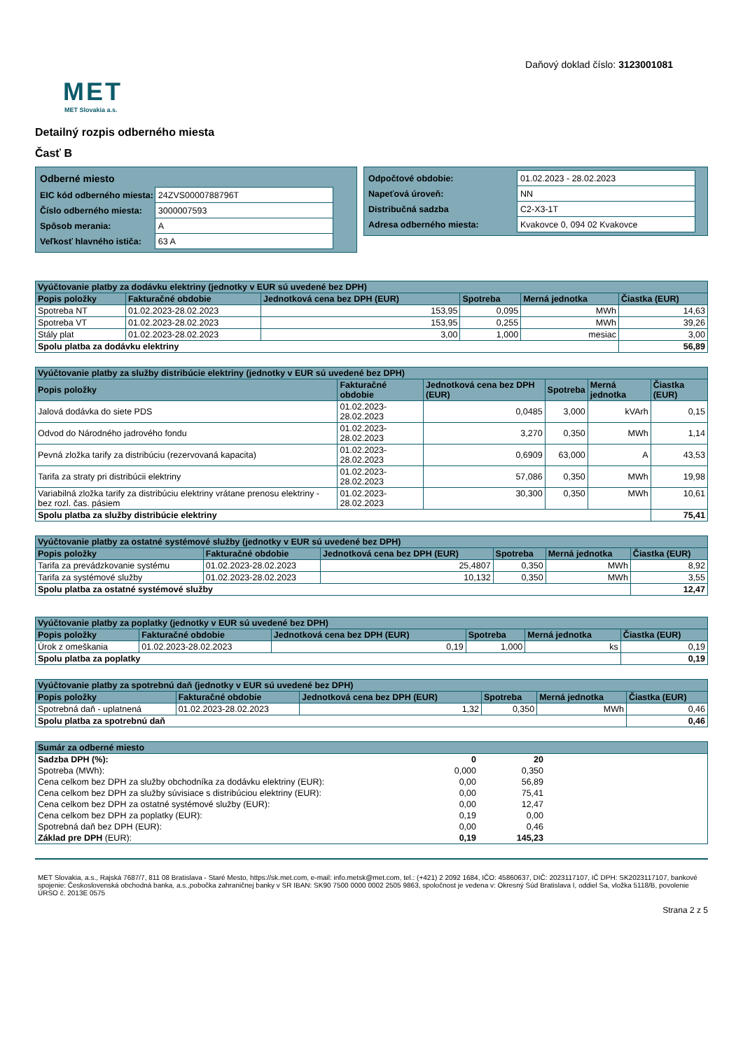MET
MET Slovakia a.s.
Daňový doklad číslo: 3123001081
Detailný rozpis odberného miesta
Časť B
| Odberné miesto | |
| EIC kód odberného miesta: | 24ZVS0000788796T |
| Číslo odberného miesta: | 3000007593 |
| Spôsob merania: | A |
| Veľkosť hlavného ističa: | 63 A |
| Odpočtové obdobie: | 01.02.2023 - 28.02.2023 |
| Napeťová úroveň: | NN |
| Distribučná sadzba | C2-X3-1T |
| Adresa odberného miesta: | Kvakovce 0, 094 02 Kvakovce |
| Vyúčtovanie platby za dodávku elektriny (jednotky v EUR sú uvedené bez DPH) | | | | | |
| --- | --- | --- | --- | --- | --- |
| Popis položky | Fakturačné obdobie | Jednotková cena bez DPH (EUR) | Spotreba | Merná jednotka | Čiastka (EUR) |
| Spotreba NT | 01.02.2023-28.02.2023 | 153,95 | 0,095 | MWh | 14,63 |
| Spotreba VT | 01.02.2023-28.02.2023 | 153,95 | 0,255 | MWh | 39,26 |
| Stály plat | 01.02.2023-28.02.2023 | 3,00 | 1,000 | mesiac | 3,00 |
| Spolu platba za dodávku elektriny | | | | | 56,89 |
| Vyúčtovanie platby za služby distribúcie elektriny (jednotky v EUR sú uvedené bez DPH) | | | | | |
| --- | --- | --- | --- | --- | --- |
| Popis položky | Fakturačné obdobie | Jednotková cena bez DPH (EUR) | Spotreba | Merná jednotka | Čiastka (EUR) |
| Jalová dodávka do siete PDS | 01.02.2023-28.02.2023 | 0,0485 | 3,000 | kVArh | 0,15 |
| Odvod do Národného jadrového fondu | 01.02.2023-28.02.2023 | 3,270 | 0,350 | MWh | 1,14 |
| Pevná zložka tarify za distribúciu (rezervovaná kapacita) | 01.02.2023-28.02.2023 | 0,6909 | 63,000 | A | 43,53 |
| Tarifa za straty pri distribúcii elektriny | 01.02.2023-28.02.2023 | 57,086 | 0,350 | MWh | 19,98 |
| Variabilná zložka tarify za distribúciu elektriny vrátane prenosu elektriny - bez rozl. čas. pásiem | 01.02.2023-28.02.2023 | 30,300 | 0,350 | MWh | 10,61 |
| Spolu platba za služby distribúcie elektriny | | | | | 75,41 |
| Vyúčtovanie platby za ostatné systémové služby (jednotky v EUR sú uvedené bez DPH) | | | | | |
| --- | --- | --- | --- | --- | --- |
| Popis položky | Fakturačné obdobie | Jednotková cena bez DPH (EUR) | Spotreba | Merná jednotka | Čiastka (EUR) |
| Tarifa za prevádzkovanie systému | 01.02.2023-28.02.2023 | 25,4807 | 0,350 | MWh | 8,92 |
| Tarifa za systémové služby | 01.02.2023-28.02.2023 | 10,132 | 0,350 | MWh | 3,55 |
| Spolu platba za ostatné systémové služby | | | | | 12,47 |
| Vyúčtovanie platby za poplatky (jednotky v EUR sú uvedené bez DPH) | | | | | |
| --- | --- | --- | --- | --- | --- |
| Popis položky | Fakturačné obdobie | Jednotková cena bez DPH (EUR) | Spotreba | Merná jednotka | Čiastka (EUR) |
| Úrok z omeškania | 01.02.2023-28.02.2023 | 0,19 | 1,000 | ks | 0,19 |
| Spolu platba za poplatky | | | | | 0,19 |
| Vyúčtovanie platby za spotrebnú daň (jednotky v EUR sú uvedené bez DPH) | | | | | |
| --- | --- | --- | --- | --- | --- |
| Popis položky | Fakturačné obdobie | Jednotková cena bez DPH (EUR) | Spotreba | Merná jednotka | Čiastka (EUR) |
| Spotrebná daň - uplatnená | 01.02.2023-28.02.2023 | 1,32 | 0,350 | MWh | 0,46 |
| Spolu platba za spotrebnú daň | | | | | 0,46 |
| Sumár za odberné miesto | | | |
| --- | --- | --- | --- |
| Sadzba DPH (%): | 0 | 20 | |
| Spotreba (MWh): | 0,000 | 0,350 | |
| Cena celkom bez DPH za služby obchodníka za dodávku elektriny (EUR): | 0,00 | 56,89 | |
| Cena celkom bez DPH za služby súvisiace s distribúciou elektriny (EUR): | 0,00 | 75,41 | |
| Cena celkom bez DPH za ostatné systémové služby (EUR): | 0,00 | 12,47 | |
| Cena celkom bez DPH za poplatky (EUR): | 0,19 | 0,00 | |
| Spotrebná daň bez DPH (EUR): | 0,00 | 0,46 | |
| Základ pre DPH (EUR): | 0,19 | 145,23 | |
MET Slovakia, a.s., Rajská 7687/7, 811 08 Bratislava - Staré Mesto, https://sk.met.com, e-mail: info.metsk@met.com, tel.: (+421) 2 2092 1684, IČO: 45860637, DIČ: 2023117107, IČ DPH: SK2023117107, bankové spojenie: Československá obchodná banka, a.s.,pobočka zahraničnej banky v SR IBAN: SK90 7500 0000 0002 2505 9863, spoločnost je vedena v: Okresný Súd Bratislava I, oddiel Sa, vložka 5118/B, povolenie ÚRSO č. 2013E 0575
Strana 2 z 5